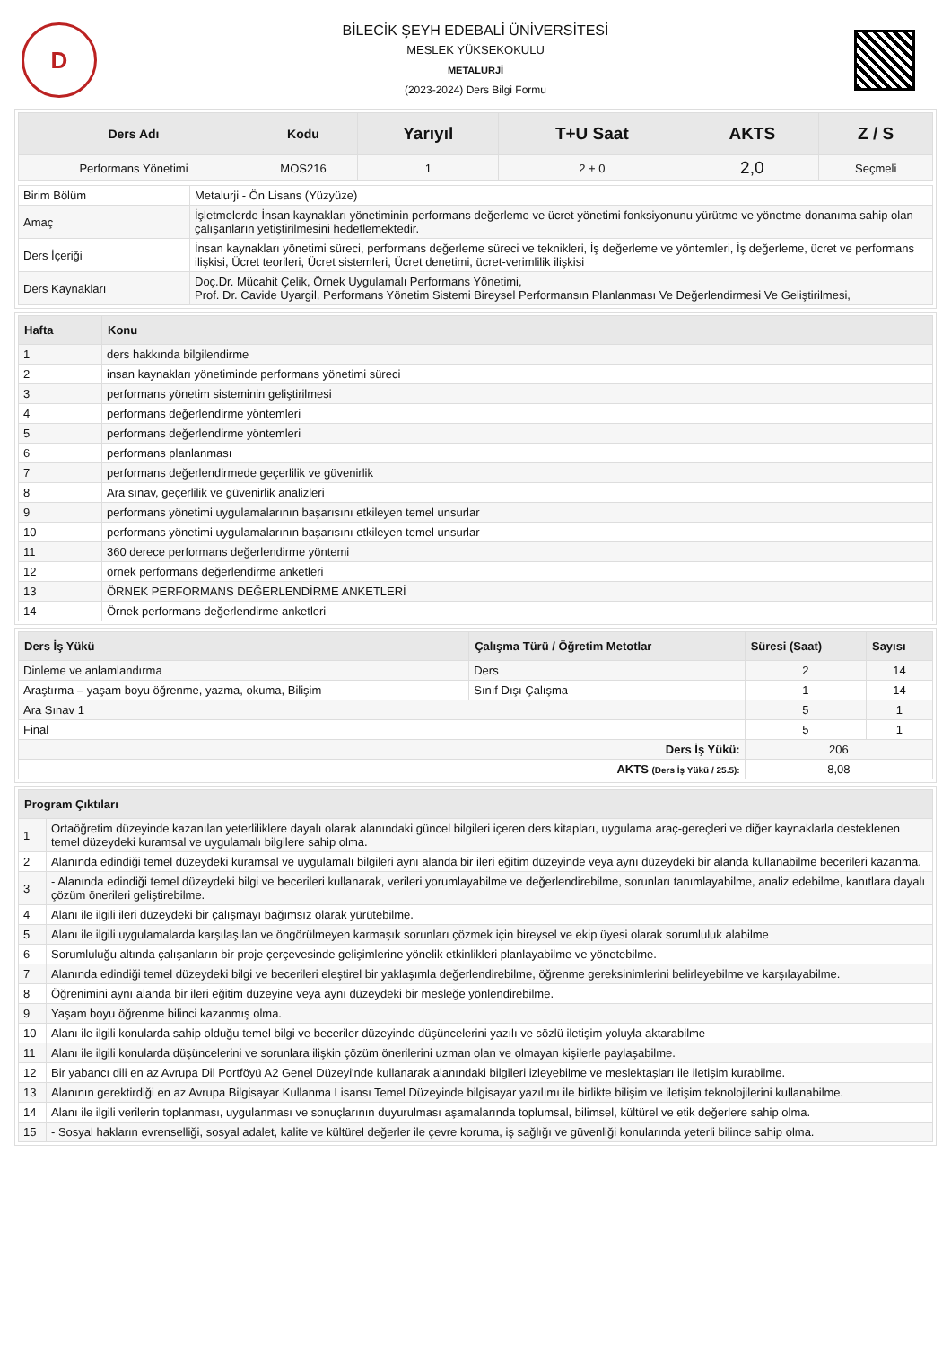D
BİLECİK ŞEYH EDEBALİ ÜNİVERSİTESİ
MESLEK YÜKSEKOKULU
METALURJİ
(2023-2024) Ders Bilgi Formu
| Ders Adı | Kodu | Yarıyıl | T+U Saat | AKTS | Z / S |
| --- | --- | --- | --- | --- | --- |
| Performans Yönetimi | MOS216 | 1 | 2 + 0 | 2,0 | Seçmeli |
| Birim Bölüm | Metalurji - Ön Lisans (Yüzyüze) |
| Amaç | İşletmelerde İnsan kaynakları yönetiminin performans değerleme ve ücret yönetimi fonksiyonunu yürütme ve yönetme donanıma sahip olan çalışanların yetiştirilmesini hedeflemektedir. |
| Ders İçeriği | İnsan kaynakları yönetimi süreci, performans değerleme süreci ve teknikleri, İş değerleme ve yöntemleri, İş değerleme, ücret ve performans ilişkisi, Ücret teorileri, Ücret sistemleri, Ücret denetimi, ücret-verimlilik ilişkisi |
| Ders Kaynakları | Doç.Dr. Mücahit Çelik, Örnek Uygulamalı Performans Yönetimi, Prof. Dr. Cavide Uyargil, Performans Yönetim Sistemi Bireysel Performansın Planlanması Ve Değerlendirmesi Ve Geliştirilmesi, |
| Hafta | Konu |
| --- | --- |
| 1 | ders hakkında bilgilendirme |
| 2 | insan kaynakları yönetiminde performans yönetimi süreci |
| 3 | performans yönetim sisteminin geliştirilmesi |
| 4 | performans değerlendirme yöntemleri |
| 5 | performans değerlendirme yöntemleri |
| 6 | performans planlanması |
| 7 | performans değerlendirmede geçerlilik ve güvenirlik |
| 8 | Ara sınav, geçerlilik ve güvenirlik analizleri |
| 9 | performans yönetimi uygulamalarının başarısını etkileyen temel unsurlar |
| 10 | performans yönetimi uygulamalarının başarısını etkileyen temel unsurlar |
| 11 | 360 derece performans değerlendirme yöntemi |
| 12 | örnek performans değerlendirme anketleri |
| 13 | ÖRNEK PERFORMANS DEĞERLENDİRME ANKETLERİ |
| 14 | Örnek performans değerlendirme anketleri |
| Ders İş Yükü | Çalışma Türü / Öğretim Metotlar | Süresi (Saat) | Sayısı |
| --- | --- | --- | --- |
| Dinleme ve anlamlandırma | Ders | 2 | 14 |
| Araştırma – yaşam boyu öğrenme, yazma, okuma, Bilişim | Sınıf Dışı Çalışma | 1 | 14 |
| Ara Sınav 1 | | 5 | 1 |
| Final | | 5 | 1 |
| Ders İş Yükü: | | 206 | |
| AKTS (Ders İş Yükü / 25.5): | | 8,08 | |
| Program Çıktıları | |
| --- | --- |
| 1 | Ortaöğretim düzeyinde kazanılan yeterliliklere dayalı olarak alanındaki güncel bilgileri içeren ders kitapları, uygulama araç-gereçleri ve diğer kaynaklarla desteklenen temel düzeydeki kuramsal ve uygulamalı bilgilere sahip olma. |
| 2 | Alanında edindiği temel düzeydeki kuramsal ve uygulamalı bilgileri aynı alanda bir ileri eğitim düzeyinde veya aynı düzeydeki bir alanda kullanabilme becerileri kazanma. |
| 3 | - Alanında edindiği temel düzeydeki bilgi ve becerileri kullanarak, verileri yorumlayabilme ve değerlendirebilme, sorunları tanımlayabilme, analiz edebilme, kanıtlara dayalı çözüm önerileri geliştirebilme. |
| 4 | Alanı ile ilgili ileri düzeydeki bir çalışmayı bağımsız olarak yürütebilme. |
| 5 | Alanı ile ilgili uygulamalarda karşılaşılan ve öngörülmeyen karmaşık sorunları çözmek için bireysel ve ekip üyesi olarak sorumluluk alabilme |
| 6 | Sorumluluğu altında çalışanların bir proje çerçevesinde gelişimlerine yönelik etkinlikleri planlayabilme ve yönetebilme. |
| 7 | Alanında edindiği temel düzeydeki bilgi ve becerileri eleştirel bir yaklaşımla değerlendirebilme, öğrenme gereksinimlerini belirleyebilme ve karşılayabilme. |
| 8 | Öğrenimini aynı alanda bir ileri eğitim düzeyine veya aynı düzeydeki bir mesleğe yönlendirebilme. |
| 9 | Yaşam boyu öğrenme bilinci kazanmış olma. |
| 10 | Alanı ile ilgili konularda sahip olduğu temel bilgi ve beceriler düzeyinde düşüncelerini yazılı ve sözlü iletişim yoluyla aktarabilme |
| 11 | Alanı ile ilgili konularda düşüncelerini ve sorunlara ilişkin çözüm önerilerini uzman olan ve olmayan kişilerle paylaşabilme. |
| 12 | Bir yabancı dili en az Avrupa Dil Portföyü A2 Genel Düzeyi'nde kullanarak alanındaki bilgileri izleyebilme ve meslektaşları ile iletişim kurabilme. |
| 13 | Alanının gerektirdiği en az Avrupa Bilgisayar Kullanma Lisansı Temel Düzeyinde bilgisayar yazılımı ile birlikte bilişim ve iletişim teknolojilerini kullanabilme. |
| 14 | Alanı ile ilgili verilerin toplanması, uygulanması ve sonuçlarının duyurulması aşamalarında toplumsal, bilimsel, kültürel ve etik değerlere sahip olma. |
| 15 | - Sosyal hakların evrenselliği, sosyal adalet, kalite ve kültürel değerler ile çevre koruma, iş sağlığı ve güvenliği konularında yeterli bilince sahip olma. |